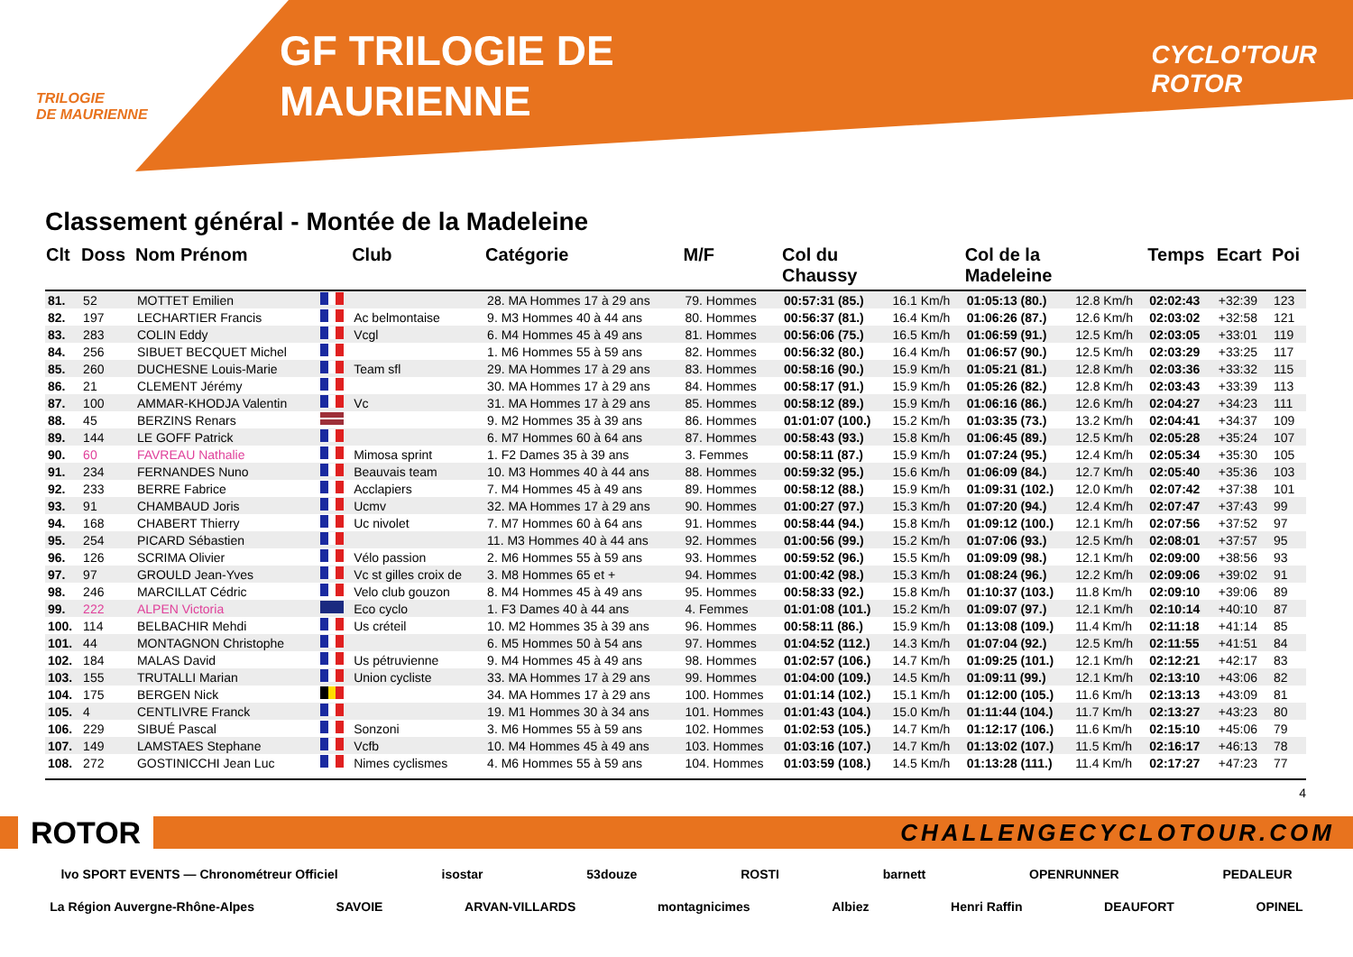TRILOGIE
DE MAURIENNE
GF TRILOGIE DE
MAURIENNE
CYCLO'TOUR
ROTOR
Classement général - Montée de la Madeleine
| Clt | Doss | Nom Prénom | | Club | Catégorie | M/F | Col du Chaussy | | Col de la Madeleine | | Temps | Ecart | Poi |
| --- | --- | --- | --- | --- | --- | --- | --- | --- | --- | --- | --- | --- | --- |
| 81. | 52 | MOTTET Emilien | | | 28. MA Hommes 17 à 29 ans | 79. Hommes | 00:57:31 (85.) | 16.1 Km/h | 01:05:13 (80.) | 12.8 Km/h | 02:02:43 | +32:39 | 123 |
| 82. | 197 | LECHARTIER Francis | | Ac belmontaise | 9. M3 Hommes 40 à 44 ans | 80. Hommes | 00:56:37 (81.) | 16.4 Km/h | 01:06:26 (87.) | 12.6 Km/h | 02:03:02 | +32:58 | 121 |
| 83. | 283 | COLIN Eddy | | Vcgl | 6. M4 Hommes 45 à 49 ans | 81. Hommes | 00:56:06 (75.) | 16.5 Km/h | 01:06:59 (91.) | 12.5 Km/h | 02:03:05 | +33:01 | 119 |
| 84. | 256 | SIBUET BECQUET Michel | | | 1. M6 Hommes 55 à 59 ans | 82. Hommes | 00:56:32 (80.) | 16.4 Km/h | 01:06:57 (90.) | 12.5 Km/h | 02:03:29 | +33:25 | 117 |
| 85. | 260 | DUCHESNE Louis-Marie | | Team sfl | 29. MA Hommes 17 à 29 ans | 83. Hommes | 00:58:16 (90.) | 15.9 Km/h | 01:05:21 (81.) | 12.8 Km/h | 02:03:36 | +33:32 | 115 |
| 86. | 21 | CLEMENT Jérémy | | | 30. MA Hommes 17 à 29 ans | 84. Hommes | 00:58:17 (91.) | 15.9 Km/h | 01:05:26 (82.) | 12.8 Km/h | 02:03:43 | +33:39 | 113 |
| 87. | 100 | AMMAR-KHODJA Valentin | | Vc | 31. MA Hommes 17 à 29 ans | 85. Hommes | 00:58:12 (89.) | 15.9 Km/h | 01:06:16 (86.) | 12.6 Km/h | 02:04:27 | +34:23 | 111 |
| 88. | 45 | BERZINS Renars | | | 9. M2 Hommes 35 à 39 ans | 86. Hommes | 01:01:07 (100.) | 15.2 Km/h | 01:03:35 (73.) | 13.2 Km/h | 02:04:41 | +34:37 | 109 |
| 89. | 144 | LE GOFF Patrick | | | 6. M7 Hommes 60 à 64 ans | 87. Hommes | 00:58:43 (93.) | 15.8 Km/h | 01:06:45 (89.) | 12.5 Km/h | 02:05:28 | +35:24 | 107 |
| 90. | 60 | FAVREAU Nathalie | | Mimosa sprint | 1. F2 Dames 35 à 39 ans | 3. Femmes | 00:58:11 (87.) | 15.9 Km/h | 01:07:24 (95.) | 12.4 Km/h | 02:05:34 | +35:30 | 105 |
| 91. | 234 | FERNANDES Nuno | | Beauvais team | 10. M3 Hommes 40 à 44 ans | 88. Hommes | 00:59:32 (95.) | 15.6 Km/h | 01:06:09 (84.) | 12.7 Km/h | 02:05:40 | +35:36 | 103 |
| 92. | 233 | BERRE Fabrice | | Acclapiers | 7. M4 Hommes 45 à 49 ans | 89. Hommes | 00:58:12 (88.) | 15.9 Km/h | 01:09:31 (102.) | 12.0 Km/h | 02:07:42 | +37:38 | 101 |
| 93. | 91 | CHAMBAUD Joris | | Ucmv | 32. MA Hommes 17 à 29 ans | 90. Hommes | 01:00:27 (97.) | 15.3 Km/h | 01:07:20 (94.) | 12.4 Km/h | 02:07:47 | +37:43 | 99 |
| 94. | 168 | CHABERT Thierry | | Uc nivolet | 7. M7 Hommes 60 à 64 ans | 91. Hommes | 00:58:44 (94.) | 15.8 Km/h | 01:09:12 (100.) | 12.1 Km/h | 02:07:56 | +37:52 | 97 |
| 95. | 254 | PICARD Sébastien | | | 11. M3 Hommes 40 à 44 ans | 92. Hommes | 01:00:56 (99.) | 15.2 Km/h | 01:07:06 (93.) | 12.5 Km/h | 02:08:01 | +37:57 | 95 |
| 96. | 126 | SCRIMA Olivier | | Vélo passion | 2. M6 Hommes 55 à 59 ans | 93. Hommes | 00:59:52 (96.) | 15.5 Km/h | 01:09:09 (98.) | 12.1 Km/h | 02:09:00 | +38:56 | 93 |
| 97. | 97 | GROULD Jean-Yves | | Vc st gilles croix de | 3. M8 Hommes 65 et + | 94. Hommes | 01:00:42 (98.) | 15.3 Km/h | 01:08:24 (96.) | 12.2 Km/h | 02:09:06 | +39:02 | 91 |
| 98. | 246 | MARCILLAT Cédric | | Velo club gouzon | 8. M4 Hommes 45 à 49 ans | 95. Hommes | 00:58:33 (92.) | 15.8 Km/h | 01:10:37 (103.) | 11.8 Km/h | 02:09:10 | +39:06 | 89 |
| 99. | 222 | ALPEN Victoria | | Eco cyclo | 1. F3 Dames 40 à 44 ans | 4. Femmes | 01:01:08 (101.) | 15.2 Km/h | 01:09:07 (97.) | 12.1 Km/h | 02:10:14 | +40:10 | 87 |
| 100. | 114 | BELBACHIR Mehdi | | Us créteil | 10. M2 Hommes 35 à 39 ans | 96. Hommes | 00:58:11 (86.) | 15.9 Km/h | 01:13:08 (109.) | 11.4 Km/h | 02:11:18 | +41:14 | 85 |
| 101. | 44 | MONTAGNON Christophe | | | 6. M5 Hommes 50 à 54 ans | 97. Hommes | 01:04:52 (112.) | 14.3 Km/h | 01:07:04 (92.) | 12.5 Km/h | 02:11:55 | +41:51 | 84 |
| 102. | 184 | MALAS David | | Us pétruvienne | 9. M4 Hommes 45 à 49 ans | 98. Hommes | 01:02:57 (106.) | 14.7 Km/h | 01:09:25 (101.) | 12.1 Km/h | 02:12:21 | +42:17 | 83 |
| 103. | 155 | TRUTALLI Marian | | Union cycliste | 33. MA Hommes 17 à 29 ans | 99. Hommes | 01:04:00 (109.) | 14.5 Km/h | 01:09:11 (99.) | 12.1 Km/h | 02:13:10 | +43:06 | 82 |
| 104. | 175 | BERGEN Nick | | | 34. MA Hommes 17 à 29 ans | 100. Hommes | 01:01:14 (102.) | 15.1 Km/h | 01:12:00 (105.) | 11.6 Km/h | 02:13:13 | +43:09 | 81 |
| 105. | 4 | CENTLIVRE Franck | | | 19. M1 Hommes 30 à 34 ans | 101. Hommes | 01:01:43 (104.) | 15.0 Km/h | 01:11:44 (104.) | 11.7 Km/h | 02:13:27 | +43:23 | 80 |
| 106. | 229 | SIBUÉ Pascal | | Sonzoni | 3. M6 Hommes 55 à 59 ans | 102. Hommes | 01:02:53 (105.) | 14.7 Km/h | 01:12:17 (106.) | 11.6 Km/h | 02:15:10 | +45:06 | 79 |
| 107. | 149 | LAMSTAES Stephane | | Vcfb | 10. M4 Hommes 45 à 49 ans | 103. Hommes | 01:03:16 (107.) | 14.7 Km/h | 01:13:02 (107.) | 11.5 Km/h | 02:16:17 | +46:13 | 78 |
| 108. | 272 | GOSTINICCHI Jean Luc | | Nimes cyclismes | 4. M6 Hommes 55 à 59 ans | 104. Hommes | 01:03:59 (108.) | 14.5 Km/h | 01:13:28 (111.) | 11.4 Km/h | 02:17:27 | +47:23 | 77 |
4
ROTOR CHALLENGECYCLOTOUR.COM
lvo SPORT EVENTS — Chronométreur Officiel isostar 53douze ROSTI barnett OPENRUNNER PEDALEUR
La Région Auvergne-Rhône-Alpes SAVOIE ARVAN-VILLARDS montagnicimes Albiez Henri Raffin DEAUFORT OPINEL